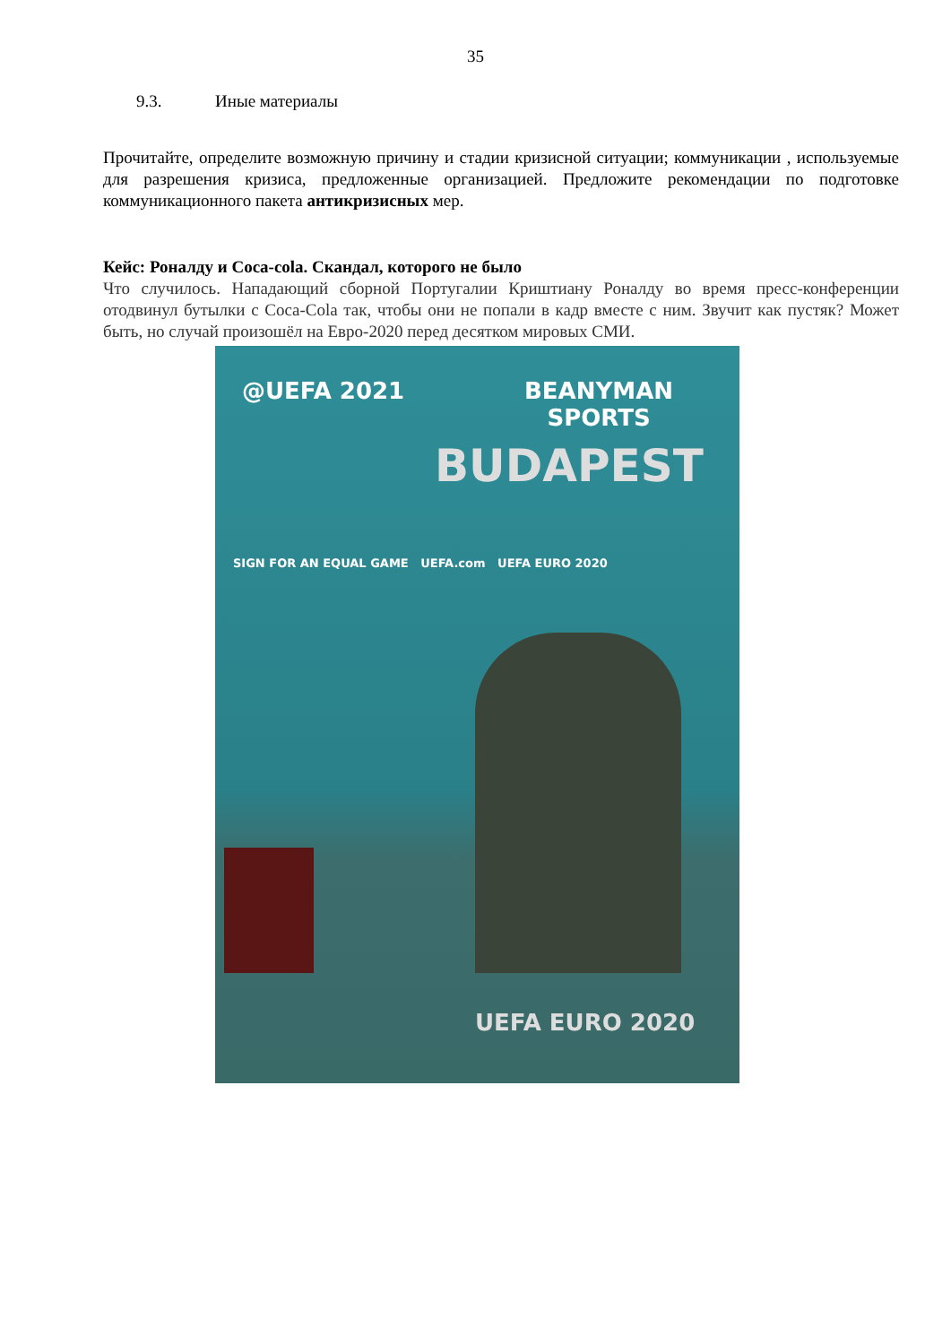35
9.3. Иные материалы
Прочитайте, определите возможную причину и стадии кризисной ситуации; коммуникации , используемые для разрешения кризиса, предложенные организацией. Предложите рекомендации по подготовке коммуникационного пакета антикризисных мер.
Кейс: Роналду и Coca-cola. Скандал, которого не было
Что случилось. Нападающий сборной Португалии Криштиану Роналду во время пресс-конференции отодвинул бутылки с Coca-Cola так, чтобы они не попали в кадр вместе с ним. Звучит как пустяк? Может быть, но случай произошёл на Евро-2020 перед десятком мировых СМИ.
@UEFA 2021
BEANYMAN
SPORTS
BUDAPEST
SIGN FOR AN EQUAL GAME UEFA.com UEFA EURO 2020
UEFA EURO 2020